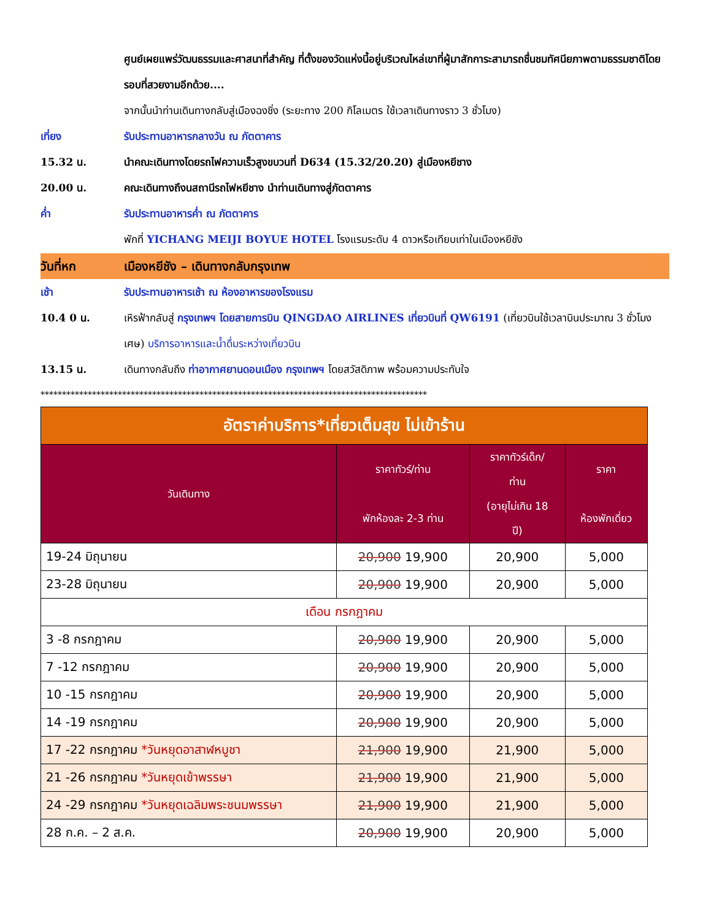ศูนย์เผยแพร่วัฒนธรรมและศาสนาที่สำคัญ ที่ตั้งของวัดแห่งนี้อยู่บริเวณไหล่เขาที่ผู้มาสักการะสามารถชื่นชมทัศนียภาพตามธรรมชาติโดยรอบที่สวยงามอีกด้วย....
จากนั้นนำท่านเดินทางกลับสู่เมืองฉงชิ่ง (ระยะทาง 200 กิโลเมตร ใช้เวลาเดินทางราว 3 ชั่วโมง)
เที่ยง รับประทานอาหารกลางวัน ณ ภัตตาคาร
15.32 น. นำคณะเดินทางโดยรถไฟความเร็วสูงขบวนที่ D634 (15.32/20.20) สู่เมืองหยีชาง
20.00 น. คณะเดินทางถึงนสถานีรถไฟหยีชาง นำท่านเดินทางสู่ภัตตาคาร
ค่ำ รับประทานอาหารค่ำ ณ ภัตตาคาร
พักที่ YICHANG MEIJI BOYUE HOTEL โรงแรมระดับ 4 ดาวหรือเทียบเท่าในเมืองหยีชัง
วันที่หก เมืองหยีชัง – เดินทางกลับกรุงเทพ
เช้า รับประทานอาหารเช้า ณ ห้องอาหารของโรงแรม
10.4 0 น. เหิรฟ้ากลับสู่ กรุงเทพฯ โดยสายการบิน QINGDAO AIRLINES เที่ยวบินที่ QW6191 (เที่ยวบินใช้เวลาบินประมาณ 3 ชั่วโมงเศษ) บริการอาหารและน้ำดื่มระหว่างเที่ยวบิน
13.15 น. เดินทางกลับถึง ท่าอากาศยานดอนเมือง กรุงเทพฯ โดยสวัสดิภาพ พร้อมความประทับใจ
******************************************************************************************
| อัตราค่าบริการ*เที่ยวเต็มสุข ไม่เข้าร้าน | | | |
| วันเดินทาง | ราคาทัวร์/ท่าน พักห้องละ 2-3 ท่าน | ราคาทัวร์เด็ก/ ท่าน (อายุไม่เกิน 18 ปี) | ราคา ห้องพักเดี่ยว |
| 19-24 มิถุนายน | 20,900 19,900 | 20,900 | 5,000 |
| 23-28 มิถุนายน | 20,900 19,900 | 20,900 | 5,000 |
| เดือน กรกฎาคม | | | |
| 3 -8 กรกฎาคม | 20,900 19,900 | 20,900 | 5,000 |
| 7 -12 กรกฎาคม | 20,900 19,900 | 20,900 | 5,000 |
| 10 -15 กรกฎาคม | 20,900 19,900 | 20,900 | 5,000 |
| 14 -19 กรกฎาคม | 20,900 19,900 | 20,900 | 5,000 |
| 17 -22 กรกฎาคม *วันหยุดอาสาฬหบูชา | 21,900 19,900 | 21,900 | 5,000 |
| 21 -26 กรกฎาคม *วันหยุดเข้าพรรษา | 21,900 19,900 | 21,900 | 5,000 |
| 24 -29 กรกฎาคม *วันหยุดเฉลิมพระชนมพรรษา | 21,900 19,900 | 21,900 | 5,000 |
| 28 ก.ค. – 2 ส.ค. | 20,900 19,900 | 20,900 | 5,000 |